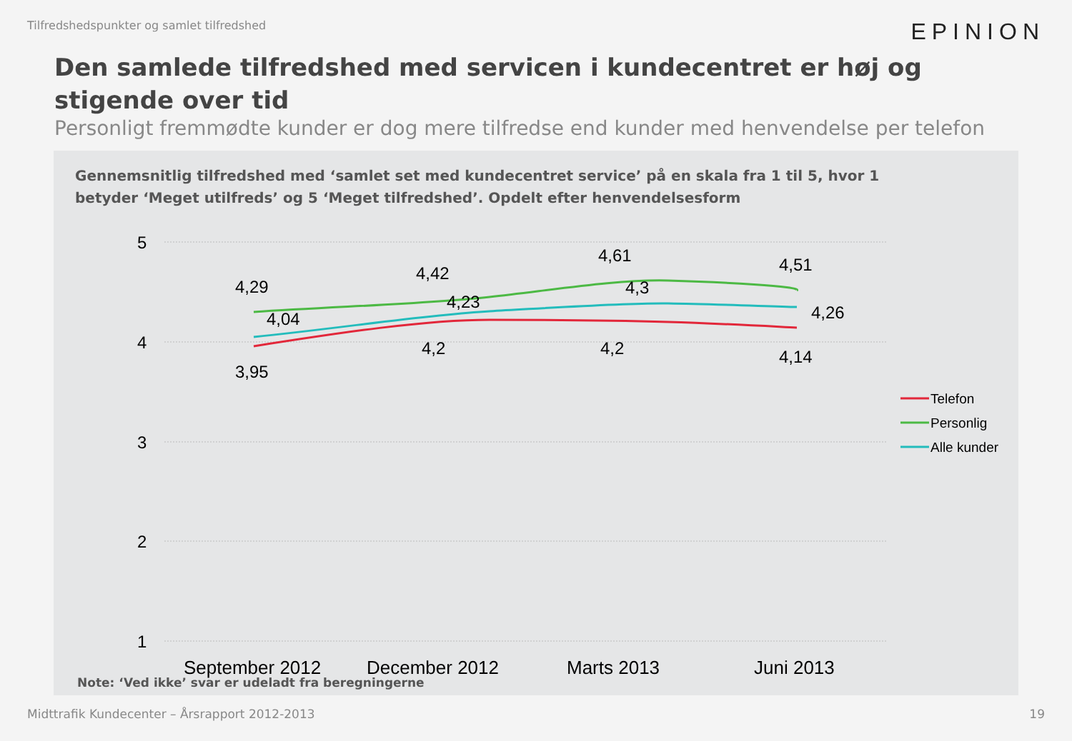Tilfredshedspunkter og samlet tilfredshed EPINION
Den samlede tilfredshed med servicen i kundecentret er høj og stigende over tid
Personligt fremmødte kunder er dog mere tilfredse end kunder med henvendelse per telefon
Gennemsnitlig tilfredshed med ‘samlet set med kundecentret service’ på en skala fra 1 til 5, hvor 1 betyder ‘Meget utilfreds’ og 5 ‘Meget tilfredshed’. Opdelt efter henvendelsesform
5
4
3
2
1
4,29
4,04
3,95
4,42
4,23
4,2
4,61
4,3
4,2
4,51
4,26
4,14
September 2012
December 2012
Marts 2013
Juni 2013
Telefon
Personlig
Alle kunder
Note: ‘Ved ikke’ svar er udeladt fra beregningerne
Midttrafik Kundecenter – Årsrapport 2012-2013 19